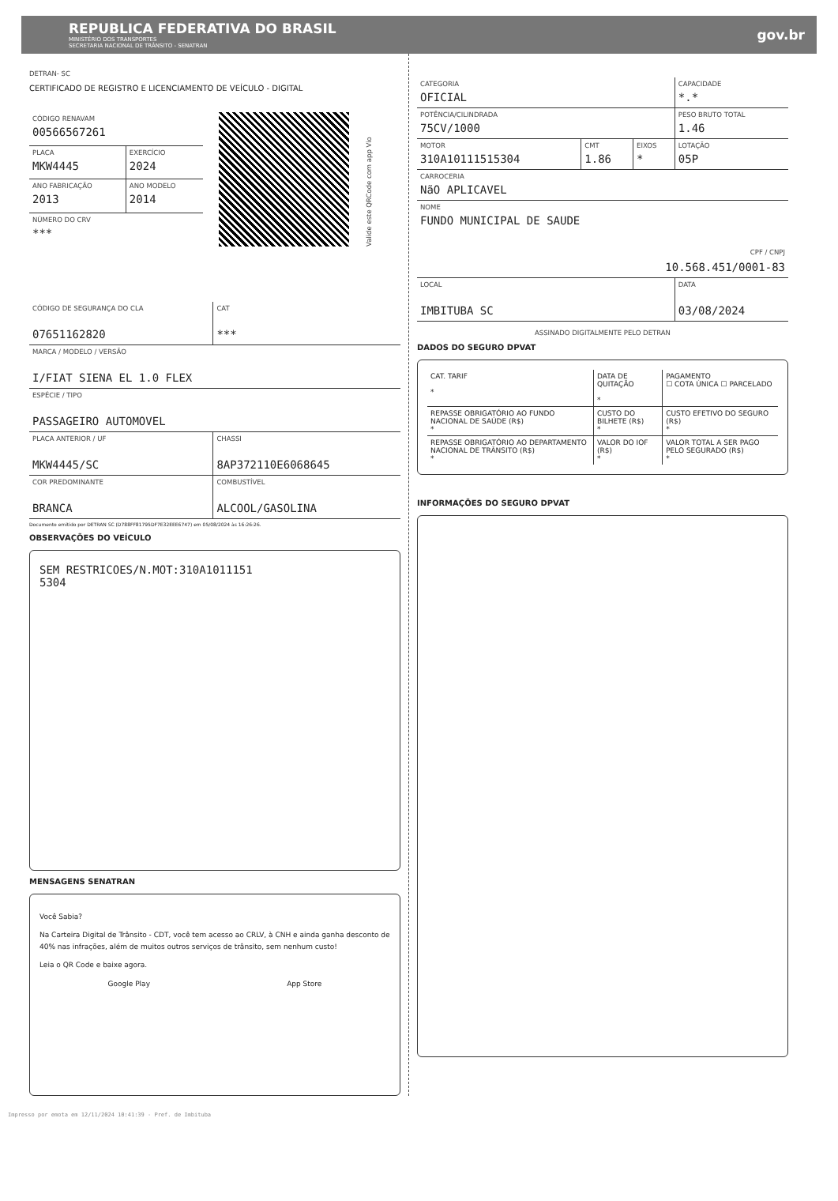REPUBLICA FEDERATIVA DO BRASIL
MINISTÉRIO DOS TRANSPORTES
SECRETARIA NACIONAL DE TRÂNSITO - SENATRAN
gov.br
DETRAN- SC
CERTIFICADO DE REGISTRO E LICENCIAMENTO DE VEÍCULO - DIGITAL
| CÓDIGO RENAVAM 00566567261 | |
| PLACA MKW4445 | EXERCÍCIO 2024 |
| ANO FABRICAÇÃO 2013 | ANO MODELO 2014 |
| NÚMERO DO CRV *** | |
Valide este QRCode com app Vio
| CÓDIGO DE SEGURANÇA DO CLA 07651162820 | CAT *** |
| MARCA / MODELO / VERSÃO I/FIAT SIENA EL 1.0 FLEX | |
| ESPÉCIE / TIPO PASSAGEIRO AUTOMOVEL | |
| PLACA ANTERIOR / UF MKW4445/SC | CHASSI 8AP372110E6068645 |
| COR PREDOMINANTE BRANCA | COMBUSTÍVEL ALCOOL/GASOLINA |
Documento emitido por DETRAN SC (D788FF81795DF7E32EEE6747) em 05/08/2024 às 16:26:26.
OBSERVAÇÕES DO VEÍCULO
SEM RESTRICOES/N.MOT:310A1011151
5304
MENSAGENS SENATRAN
Você Sabia?
Na Carteira Digital de Trânsito - CDT, você tem acesso ao CRLV, à CNH e ainda ganha desconto de 40% nas infrações, além de muitos outros serviços de trânsito, sem nenhum custo!
Leia o QR Code e baixe agora.
Google Play App Store
| CATEGORIA OFICIAL | | | CAPACIDADE *.* |
| POTÊNCIA/CILINDRADA 75CV/1000 | | | PESO BRUTO TOTAL 1.46 |
| MOTOR 310A10111515304 | CMT 1.86 | EIXOS * | LOTAÇÃO 05P |
| CARROCERIA NãO APLICAVEL | | | |
| NOME FUNDO MUNICIPAL DE SAUDE CPF / CNPJ 10.568.451/0001-83 | | | |
| LOCAL IMBITUBA SC | | | DATA 03/08/2024 |
ASSINADO DIGITALMENTE PELO DETRAN
DADOS DO SEGURO DPVAT
| CAT. TARIF * | DATA DE QUITAÇÃO * | PAGAMENTO ☐ COTA ÚNICA ☐ PARCELADO |
| REPASSE OBRIGATÓRIO AO FUNDO NACIONAL DE SAÚDE (R$) * | CUSTO DO BILHETE (R$) * | CUSTO EFETIVO DO SEGURO (R$) * |
| REPASSE OBRIGATÓRIO AO DEPARTAMENTO NACIONAL DE TRÂNSITO (R$) * | VALOR DO IOF (R$) * | VALOR TOTAL A SER PAGO PELO SEGURADO (R$) * |
INFORMAÇÕES DO SEGURO DPVAT
Impresso por emota em 12/11/2024 10:41:39 - Pref. de Imbituba